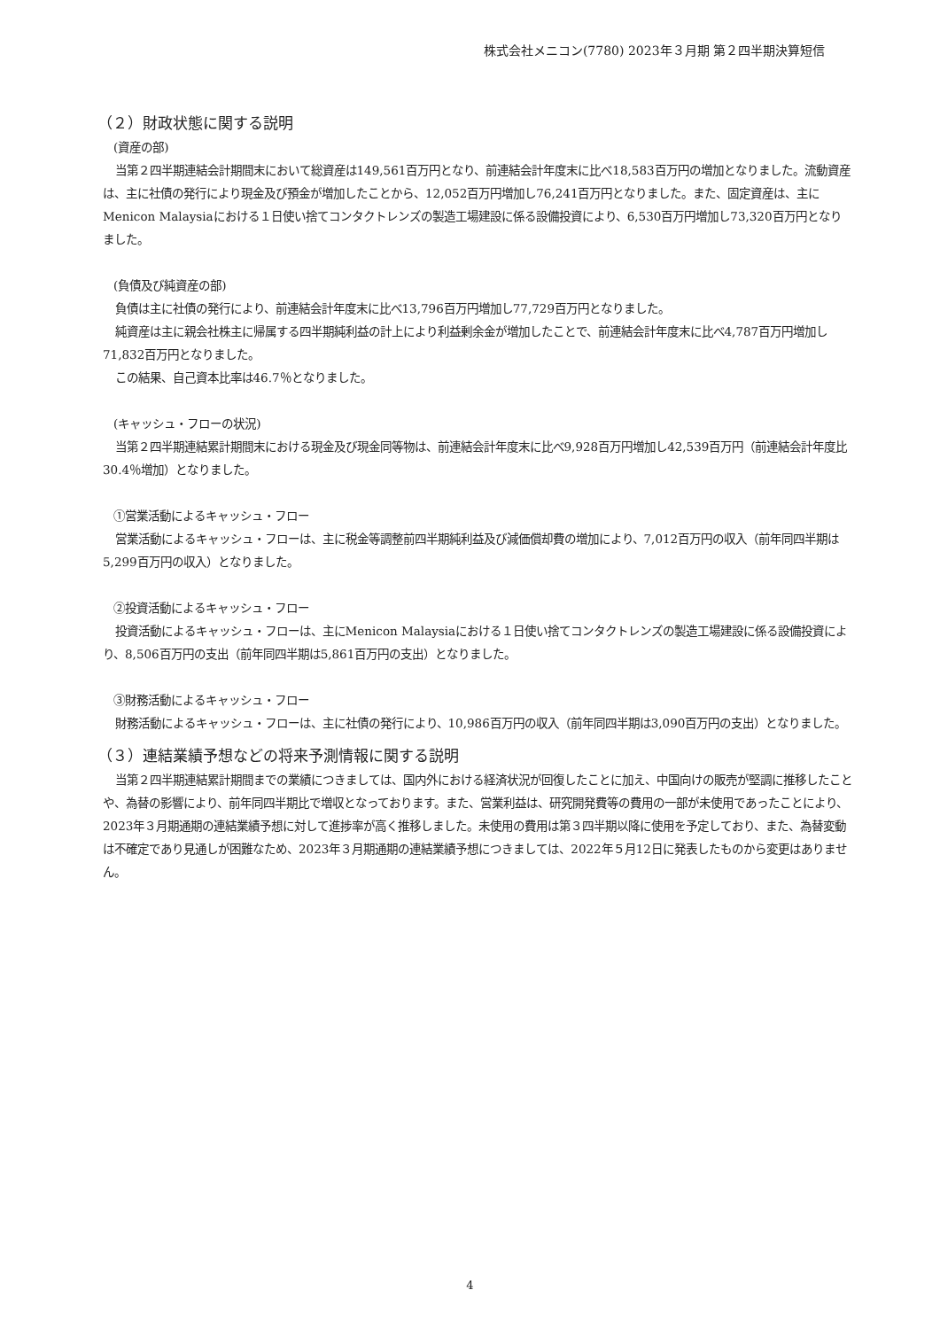株式会社メニコン(7780) 2023年３月期 第２四半期決算短信
（２）財政状態に関する説明
(資産の部)
当第２四半期連結会計期間末において総資産は149,561百万円となり、前連結会計年度末に比べ18,583百万円の増加となりました。流動資産は、主に社債の発行により現金及び預金が増加したことから、12,052百万円増加し76,241百万円となりました。また、固定資産は、主にMenicon Malaysiaにおける１日使い捨てコンタクトレンズの製造工場建設に係る設備投資により、6,530百万円増加し73,320百万円となりました。
(負債及び純資産の部)
負債は主に社債の発行により、前連結会計年度末に比べ13,796百万円増加し77,729百万円となりました。
純資産は主に親会社株主に帰属する四半期純利益の計上により利益剰余金が増加したことで、前連結会計年度末に比べ4,787百万円増加し71,832百万円となりました。
この結果、自己資本比率は46.7％となりました。
(キャッシュ・フローの状況)
当第２四半期連結累計期間末における現金及び現金同等物は、前連結会計年度末に比べ9,928百万円増加し42,539百万円（前連結会計年度比30.4％増加）となりました。
①営業活動によるキャッシュ・フロー
営業活動によるキャッシュ・フローは、主に税金等調整前四半期純利益及び減価償却費の増加により、7,012百万円の収入（前年同四半期は5,299百万円の収入）となりました。
②投資活動によるキャッシュ・フロー
投資活動によるキャッシュ・フローは、主にMenicon Malaysiaにおける１日使い捨てコンタクトレンズの製造工場建設に係る設備投資により、8,506百万円の支出（前年同四半期は5,861百万円の支出）となりました。
③財務活動によるキャッシュ・フロー
財務活動によるキャッシュ・フローは、主に社債の発行により、10,986百万円の収入（前年同四半期は3,090百万円の支出）となりました。
（３）連結業績予想などの将来予測情報に関する説明
当第２四半期連結累計期間までの業績につきましては、国内外における経済状況が回復したことに加え、中国向けの販売が堅調に推移したことや、為替の影響により、前年同四半期比で増収となっております。また、営業利益は、研究開発費等の費用の一部が未使用であったことにより、2023年３月期通期の連結業績予想に対して進捗率が高く推移しました。未使用の費用は第３四半期以降に使用を予定しており、また、為替変動は不確定であり見通しが困難なため、2023年３月期通期の連結業績予想につきましては、2022年５月12日に発表したものから変更はありません。
4